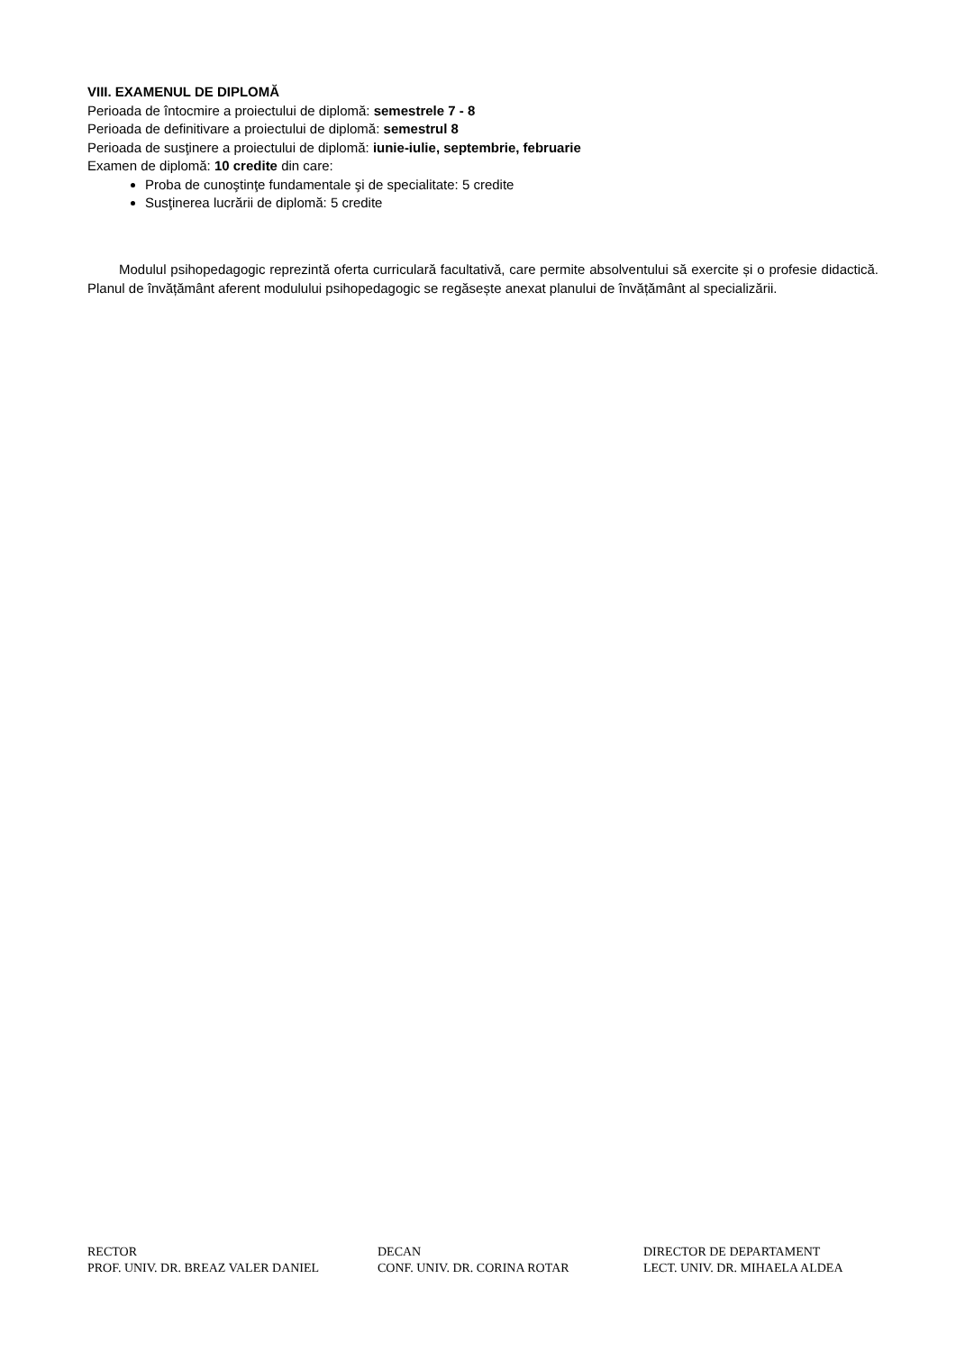VIII. EXAMENUL DE DIPLOMĂ
Perioada de întocmire a proiectului de diplomă: semestrele 7 - 8
Perioada de definitivare a proiectului de diplomă: semestrul 8
Perioada de susţinere a proiectului de diplomă: iunie-iulie, septembrie, februarie
Examen de diplomă: 10 credite din care:
Proba de cunoştinţe fundamentale şi de specialitate: 5 credite
Susţinerea lucrării de diplomă: 5 credite
Modulul psihopedagogic reprezintă oferta curriculară facultativă, care permite absolventului să exercite și o profesie didactică. Planul de învățământ aferent modulului psihopedagogic se regăsește anexat planului de învățământ al specializării.
RECTOR
PROF. UNIV. DR. BREAZ VALER DANIEL
DECAN
CONF. UNIV. DR. CORINA ROTAR
DIRECTOR DE DEPARTAMENT
LECT. UNIV. DR. MIHAELA ALDEA